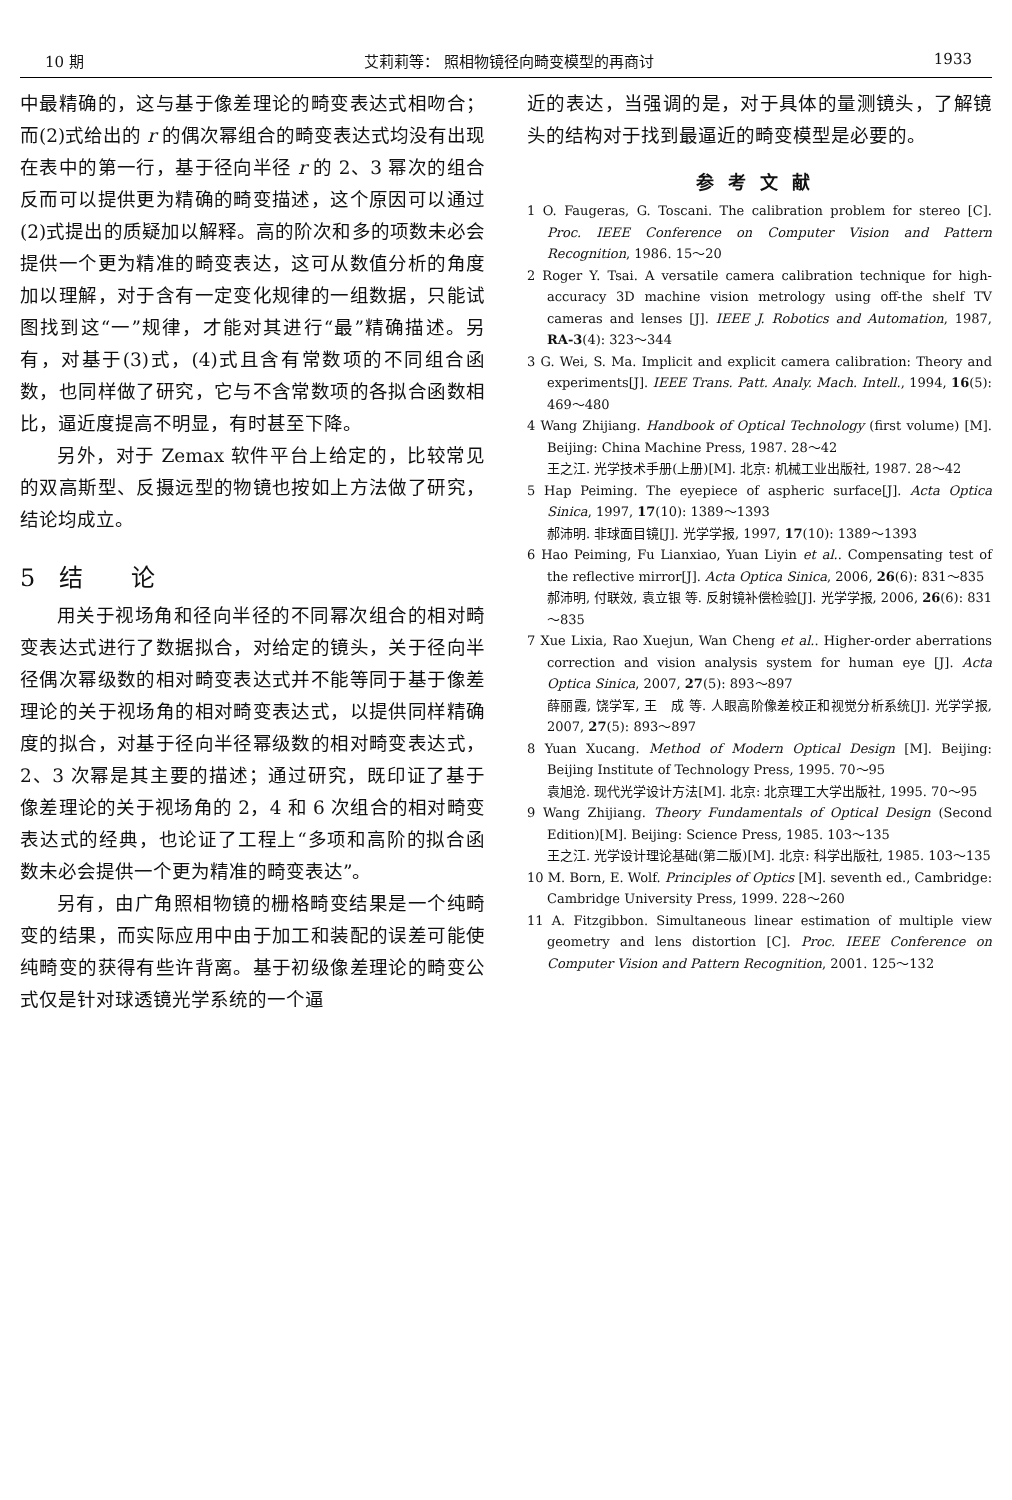10 期 艾莉莉等： 照相物镜径向畸变模型的再商讨 1933
中最精确的，这与基于像差理论的畸变表达式相吻合；而(2)式给出的 r 的偶次幂组合的畸变表达式均没有出现在表中的第一行，基于径向半径 r 的 2、3 幂次的组合反而可以提供更为精确的畸变描述，这个原因可以通过(2)式提出的质疑加以解释。高的阶次和多的项数未必会提供一个更为精准的畸变表达，这可从数值分析的角度加以理解，对于含有一定变化规律的一组数据，只能试图找到这“一”规律，才能对其进行“最”精确描述。另有，对基于(3)式，(4)式且含有常数项的不同组合函数，也同样做了研究，它与不含常数项的各拟合函数相比，逼近度提高不明显，有时甚至下降。
另外，对于 Zemax 软件平台上给定的，比较常见的双高斯型、反摄远型的物镜也按如上方法做了研究，结论均成立。
5　结　　论
用关于视场角和径向半径的不同幂次组合的相对畸变表达式进行了数据拟合，对给定的镜头，关于径向半径偶次幂级数的相对畸变表达式并不能等同于基于像差理论的关于视场角的相对畸变表达式，以提供同样精确度的拟合，对基于径向半径幂级数的相对畸变表达式，2、3 次幂是其主要的描述；通过研究，既印证了基于像差理论的关于视场角的 2，4 和 6 次组合的相对畸变表达式的经典，也论证了工程上“多项和高阶的拟合函数未必会提供一个更为精准的畸变表达”。
另有，由广角照相物镜的栅格畸变结果是一个纯畸变的结果，而实际应用中由于加工和装配的误差可能使纯畸变的获得有些许背离。基于初级像差理论的畸变公式仅是针对球透镜光学系统的一个逼
近的表达，当强调的是，对于具体的量测镜头，了解镜头的结构对于找到最逼近的畸变模型是必要的。
参考文献
1 O. Faugeras, G. Toscani. The calibration problem for stereo [C]. Proc. IEEE Conference on Computer Vision and Pattern Recognition, 1986. 15～20
2 Roger Y. Tsai. A versatile camera calibration technique for high-accuracy 3D machine vision metrology using off-the shelf TV cameras and lenses [J]. IEEE J. Robotics and Automation, 1987, RA-3(4): 323～344
3 G. Wei, S. Ma. Implicit and explicit camera calibration: Theory and experiments[J]. IEEE Trans. Patt. Analy. Mach. Intell., 1994, 16(5): 469～480
4 Wang Zhijiang. Handbook of Optical Technology (first volume) [M]. Beijing: China Machine Press, 1987. 28～42
王之江. 光学技术手册(上册)[M]. 北京: 机械工业出版社, 1987. 28～42
5 Hap Peiming. The eyepiece of aspheric surface[J]. Acta Optica Sinica, 1997, 17(10): 1389～1393
郝沛明. 非球面目镜[J]. 光学学报, 1997, 17(10): 1389～1393
6 Hao Peiming, Fu Lianxiao, Yuan Liyin et al.. Compensating test of the reflective mirror[J]. Acta Optica Sinica, 2006, 26(6): 831～835
郝沛明, 付联效, 袁立银 等. 反射镜补偿检验[J]. 光学学报, 2006, 26(6): 831～835
7 Xue Lixia, Rao Xuejun, Wan Cheng et al.. Higher-order aberrations correction and vision analysis system for human eye [J]. Acta Optica Sinica, 2007, 27(5): 893～897
薛丽霞, 饶学军, 王　成 等. 人眼高阶像差校正和视觉分析系统[J]. 光学学报, 2007, 27(5): 893～897
8 Yuan Xucang. Method of Modern Optical Design [M]. Beijing: Beijing Institute of Technology Press, 1995. 70～95
袁旭沧. 现代光学设计方法[M]. 北京: 北京理工大学出版社, 1995. 70～95
9 Wang Zhijiang. Theory Fundamentals of Optical Design (Second Edition)[M]. Beijing: Science Press, 1985. 103～135
王之江. 光学设计理论基础(第二版)[M]. 北京: 科学出版社, 1985. 103～135
10 M. Born, E. Wolf. Principles of Optics [M]. seventh ed., Cambridge: Cambridge University Press, 1999. 228～260
11 A. Fitzgibbon. Simultaneous linear estimation of multiple view geometry and lens distortion [C]. Proc. IEEE Conference on Computer Vision and Pattern Recognition, 2001. 125～132